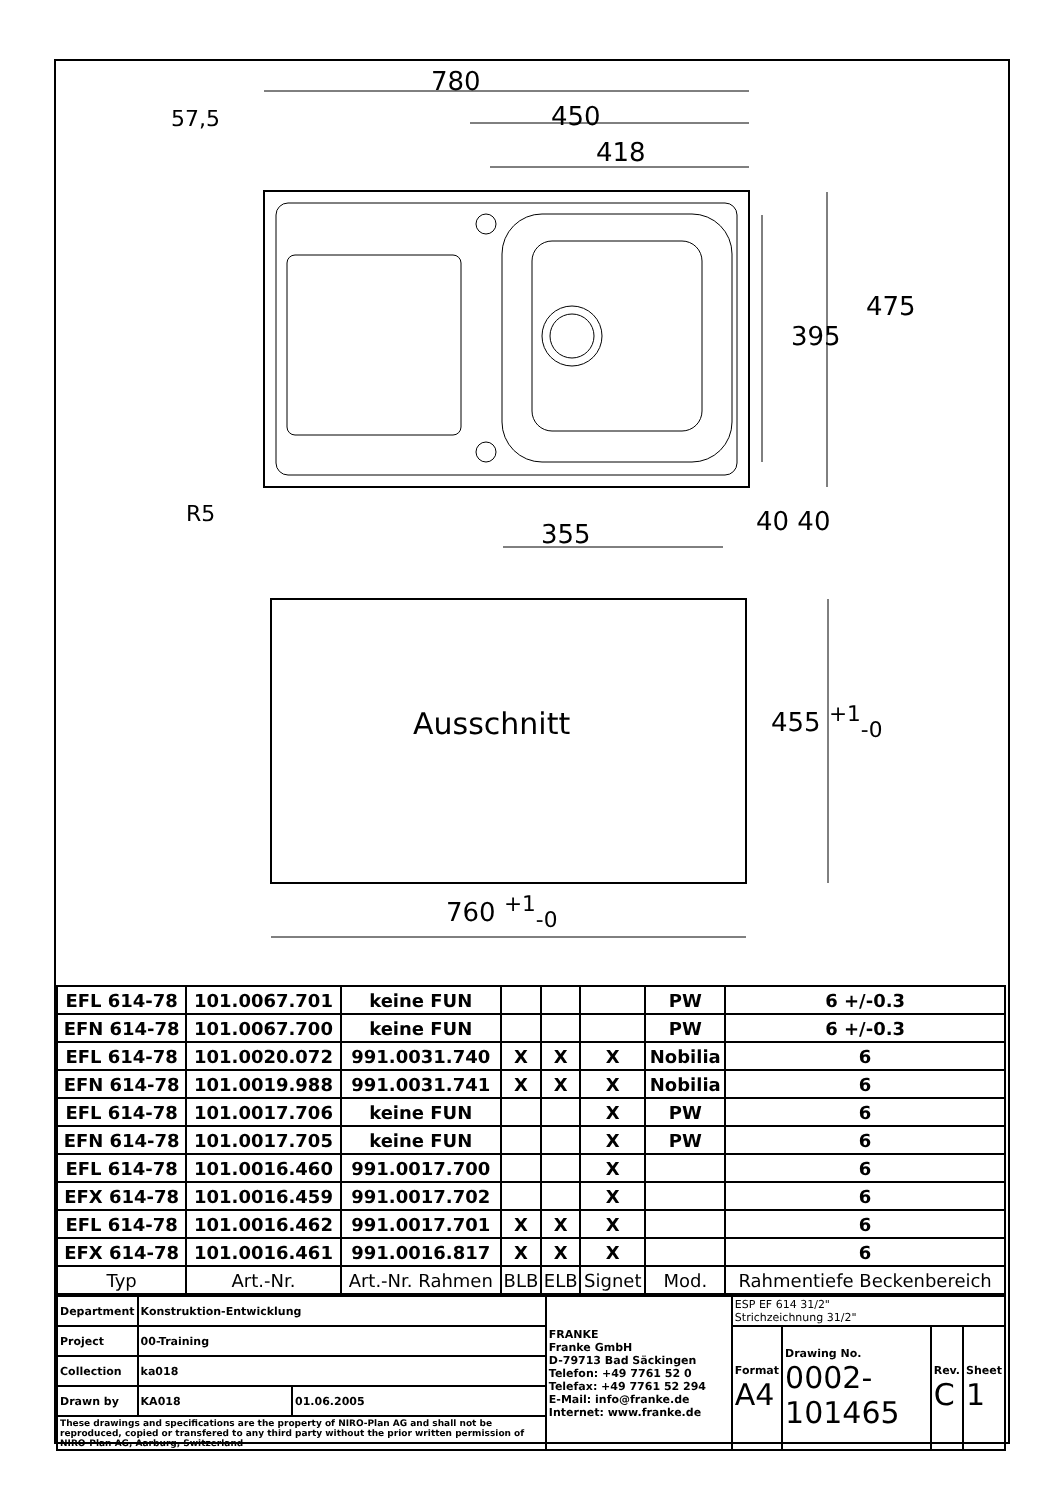780
450
418
57,5
475
395
R5
355 40 40
Ausschnitt 455 <sup>+1</sup><sub>-0</sub>
760 <sup>+1</sup><sub>-0</sub>
| EFL 614-78 | 101.0067.701 | keine FUN | | | | PW | 6 +/-0.3 |
| EFN 614-78 | 101.0067.700 | keine FUN | | | | PW | 6 +/-0.3 |
| EFL 614-78 | 101.0020.072 | 991.0031.740 | X | X | X | Nobilia | 6 |
| EFN 614-78 | 101.0019.988 | 991.0031.741 | X | X | X | Nobilia | 6 |
| EFL 614-78 | 101.0017.706 | keine FUN | | | X | PW | 6 |
| EFN 614-78 | 101.0017.705 | keine FUN | | | X | PW | 6 |
| EFL 614-78 | 101.0016.460 | 991.0017.700 | | | X | | 6 |
| EFX 614-78 | 101.0016.459 | 991.0017.702 | | | X | | 6 |
| EFL 614-78 | 101.0016.462 | 991.0017.701 | X | X | X | | 6 |
| EFX 614-78 | 101.0016.461 | 991.0016.817 | X | X | X | | 6 |
| Typ | Art.-Nr. | Art.-Nr. Rahmen | BLB | ELB | Signet | Mod. | Rahmentiefe Beckenbereich |
| Department | Konstruktion-Entwicklung | | FRANKE Franke GmbH D-79713 Bad Säckingen Telefon: +49 7761 52 0 Telefax: +49 7761 52 294 E-Mail: info@franke.de Internet: www.franke.de | ESP EF 614 31/2" Strichzeichnung 31/2" | | | |
| Project | 00-Training | | | Format A4 | Drawing No. 0002-101465 | Rev. C | Sheet 1 |
| Collection | ka018 | | | | | | |
| Drawn by | KA018 | 01.06.2005 | | | | | |
| These drawings and specifications are the property of NIRO-Plan AG and shall not be reproduced, copied or transfered to any third party without the prior written permission of NIRO-Plan AG, Aarburg, Switzerland | | | | | | | |